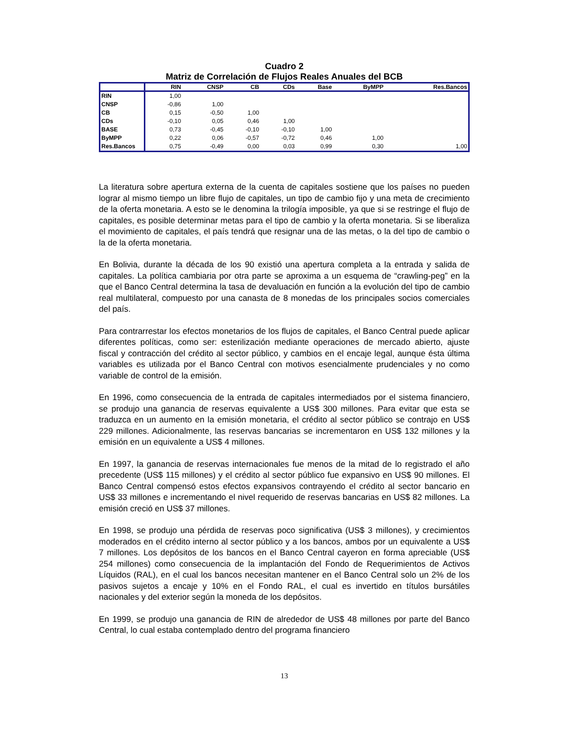Cuadro 2
Matriz de Correlación de Flujos Reales Anuales del BCB
| | RIN | CNSP | CB | CDs | Base | ByMPP | Res.Bancos |
| --- | --- | --- | --- | --- | --- | --- | --- |
| RIN | 1,00 | | | | | | |
| CNSP | -0,86 | 1,00 | | | | | |
| CB | 0,15 | -0,50 | 1,00 | | | | |
| CDs | -0,10 | 0,05 | 0,46 | 1,00 | | | |
| BASE | 0,73 | -0,45 | -0,10 | -0,10 | 1,00 | | |
| ByMPP | 0,22 | 0,06 | -0,57 | -0,72 | 0,46 | 1,00 | |
| Res.Bancos | 0,75 | -0,49 | 0,00 | 0,03 | 0,99 | 0,30 | 1,00 |
La literatura sobre apertura externa de la cuenta de capitales sostiene que los países no pueden lograr al mismo tiempo un libre flujo de capitales, un tipo de cambio fijo y una meta de crecimiento de la oferta monetaria. A esto se le denomina la trilogía imposible, ya que si se restringe el flujo de capitales, es posible determinar metas para el tipo de cambio y la oferta monetaria. Si se liberaliza el movimiento de capitales, el país tendrá que resignar una de las metas, o la del tipo de cambio o la de la oferta monetaria.
En Bolivia, durante la década de los 90 existió una apertura completa a la entrada y salida de capitales. La política cambiaria por otra parte se aproxima a un esquema de “crawling-peg” en la que el Banco Central determina la tasa de devaluación en función a la evolución del tipo de cambio real multilateral, compuesto por una canasta de 8 monedas de los principales socios comerciales del país.
Para contrarrestar los efectos monetarios de los flujos de capitales, el Banco Central puede aplicar diferentes políticas, como ser: esterilización mediante operaciones de mercado abierto, ajuste fiscal y contracción del crédito al sector público, y cambios en el encaje legal, aunque ésta última variables es utilizada por el Banco Central con motivos esencialmente prudenciales y no como variable de control de la emisión.
En 1996, como consecuencia de la entrada de capitales intermediados por el sistema financiero, se produjo una ganancia de reservas equivalente a US$ 300 millones. Para evitar que esta se traduzca en un aumento en la emisión monetaria, el crédito al sector público se contrajo en US$ 229 millones. Adicionalmente, las reservas bancarias se incrementaron en US$ 132 millones y la emisión en un equivalente a US$ 4 millones.
En 1997, la ganancia de reservas internacionales fue menos de la mitad de lo registrado el año precedente (US$ 115 millones) y el crédito al sector público fue expansivo en US$ 90 millones. El Banco Central compensó estos efectos expansivos contrayendo el crédito al sector bancario en US$ 33 millones e incrementando el nivel requerido de reservas bancarias en US$ 82 millones. La emisión creció en US$ 37 millones.
En 1998, se produjo una pérdida de reservas poco significativa (US$ 3 millones), y crecimientos moderados en el crédito interno al sector público y a los bancos, ambos por un equivalente a US$ 7 millones. Los depósitos de los bancos en el Banco Central cayeron en forma apreciable (US$ 254 millones) como consecuencia de la implantación del Fondo de Requerimientos de Activos Líquidos (RAL), en el cual los bancos necesitan mantener en el Banco Central solo un 2% de los pasivos sujetos a encaje y 10% en el Fondo RAL, el cual es invertido en títulos bursátiles nacionales y del exterior según la moneda de los depósitos.
En 1999, se produjo una ganancia de RIN de alrededor de US$ 48 millones por parte del Banco Central, lo cual estaba contemplado dentro del programa financiero
13